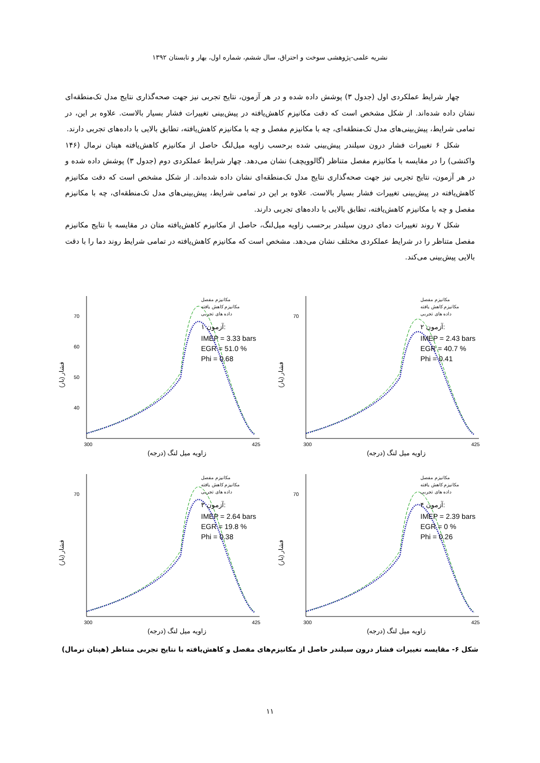نشریه علمی-پژوهشی سوخت و احتراق، سال ششم، شماره اول، بهار و تابستان ۱۳۹۲
چهار شرایط عملکردی اول (جدول ۳) پوشش داده شده و در هر آزمون، نتایج تجربی نیز جهت صحه‌گذاری نتایج مدل تک‌منطقه‌ای نشان داده شده‌اند. از شکل مشخص است که دقت مکانیزم کاهش‌یافته در پیش‌بینی تغییرات فشار بسیار بالاست. علاوه بر این، در تمامی شرایط، پیش‌بینی‌های مدل تک‌منطقه‌ای، چه با مکانیزم مفصل و چه با مکانیزم کاهش‌یافته، تطابق بالایی با داده‌های تجربی دارند.
شکل ۶ تغییرات فشار درون سیلندر پیش‌بینی شده برحسب زاویه میل‌لنگ حاصل از مکانیزم کاهش‌یافته هپتان نرمال (۱۴۶ واکنشی) را در مقایسه با مکانیزم مفصل متناظر (گالوویچف) نشان می‌دهد. چهار شرایط عملکردی دوم (جدول ۳) پوشش داده شده و در هر آزمون، نتایج تجربی نیز جهت صحه‌گذاری نتایج مدل تک‌منطقه‌ای نشان داده شده‌اند. از شکل مشخص است که دقت مکانیزم کاهش‌یافته در پیش‌بینی تغییرات فشار بسیار بالاست. علاوه بر این در تمامی شرایط، پیش‌بینی‌های مدل تک‌منطقه‌ای، چه با مکانیزم مفصل و چه با مکانیزم کاهش‌یافته، تطابق بالایی با داده‌های تجربی دارند.
شکل ۷ روند تغییرات دمای درون سیلندر برحسب زاویه میل‌لنگ، حاصل از مکانیزم کاهش‌یافته متان در مقایسه با نتایج مکانیزم مفصل متناظر را در شرایط عملکردی مختلف نشان می‌دهد. مشخص است که مکانیزم کاهش‌یافته در تمامی شرایط روند دما را با دقت بالایی پیش‌بینی می‌کند.
70
60
50
40
300
425
(زاویه میل لنگ (درجه
(فشار (بار
مکانیزم مفصل
مکانیزم کاهش یافته
داده های تجربی
آزمون ۱:
IMEP = 3.33 bars
EGR = 51.0 %
Phi = 0.68
70
300
425
(زاویه میل لنگ (درجه
(فشار (بار
مکانیزم مفصل
مکانیزم کاهش یافته
داده های تجربی
آزمون ۲:
IMEP = 2.43 bars
EGR = 40.7 %
Phi = 0.41
70
300
425
(زاویه میل لنگ (درجه
(فشار (بار
مکانیزم مفصل
مکانیزم کاهش یافته
داده های تجربی
آزمون ۳:
IMEP = 2.64 bars
EGR = 19.8 %
Phi = 0.38
70
300
425
(زاویه میل لنگ (درجه
(فشار (بار
مکانیزم مفصل
مکانیزم کاهش یافته
داده های تجربی
آزمون ۴:
IMEP = 2.39 bars
EGR = 0 %
Phi = 0.26
شکل ۶- مقایسه تغییرات فشار درون سیلندر حاصل از مکانیزم‌های مفصل و کاهش‌یافته با نتایج تجربی متناظر (هپتان نرمال)
۱۱